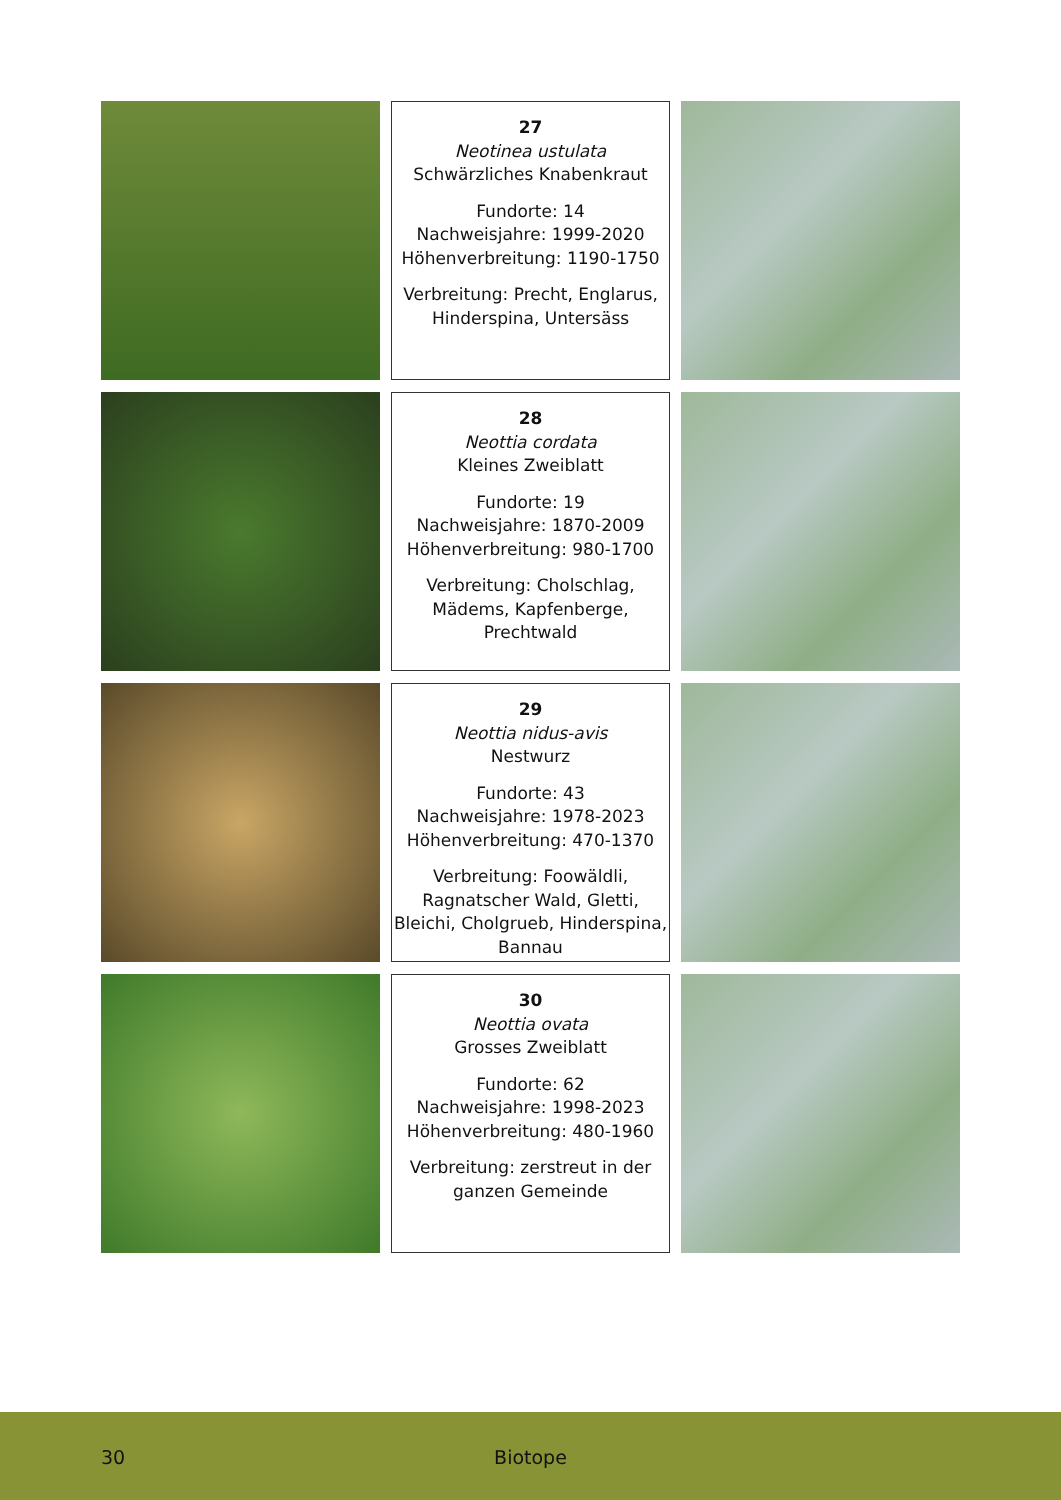27
Neotinea ustulata
Schwärzliches Knabenkraut
Fundorte: 14
Nachweisjahre: 1999-2020
Höhenverbreitung: 1190-1750
Verbreitung: Precht, Englarus, Hinderspina, Untersäss
28
Neottia cordata
Kleines Zweiblatt
Fundorte: 19
Nachweisjahre: 1870-2009
Höhenverbreitung: 980-1700
Verbreitung: Cholschlag, Mädems, Kapfenberge, Prechtwald
29
Neottia nidus-avis
Nestwurz
Fundorte: 43
Nachweisjahre: 1978-2023
Höhenverbreitung: 470-1370
Verbreitung: Foowäldli, Ragnatscher Wald, Gletti, Bleichi, Cholgrueb, Hinderspina, Bannau
30
Neottia ovata
Grosses Zweiblatt
Fundorte: 62
Nachweisjahre: 1998-2023
Höhenverbreitung: 480-1960
Verbreitung: zerstreut in der ganzen Gemeinde
30 Biotope